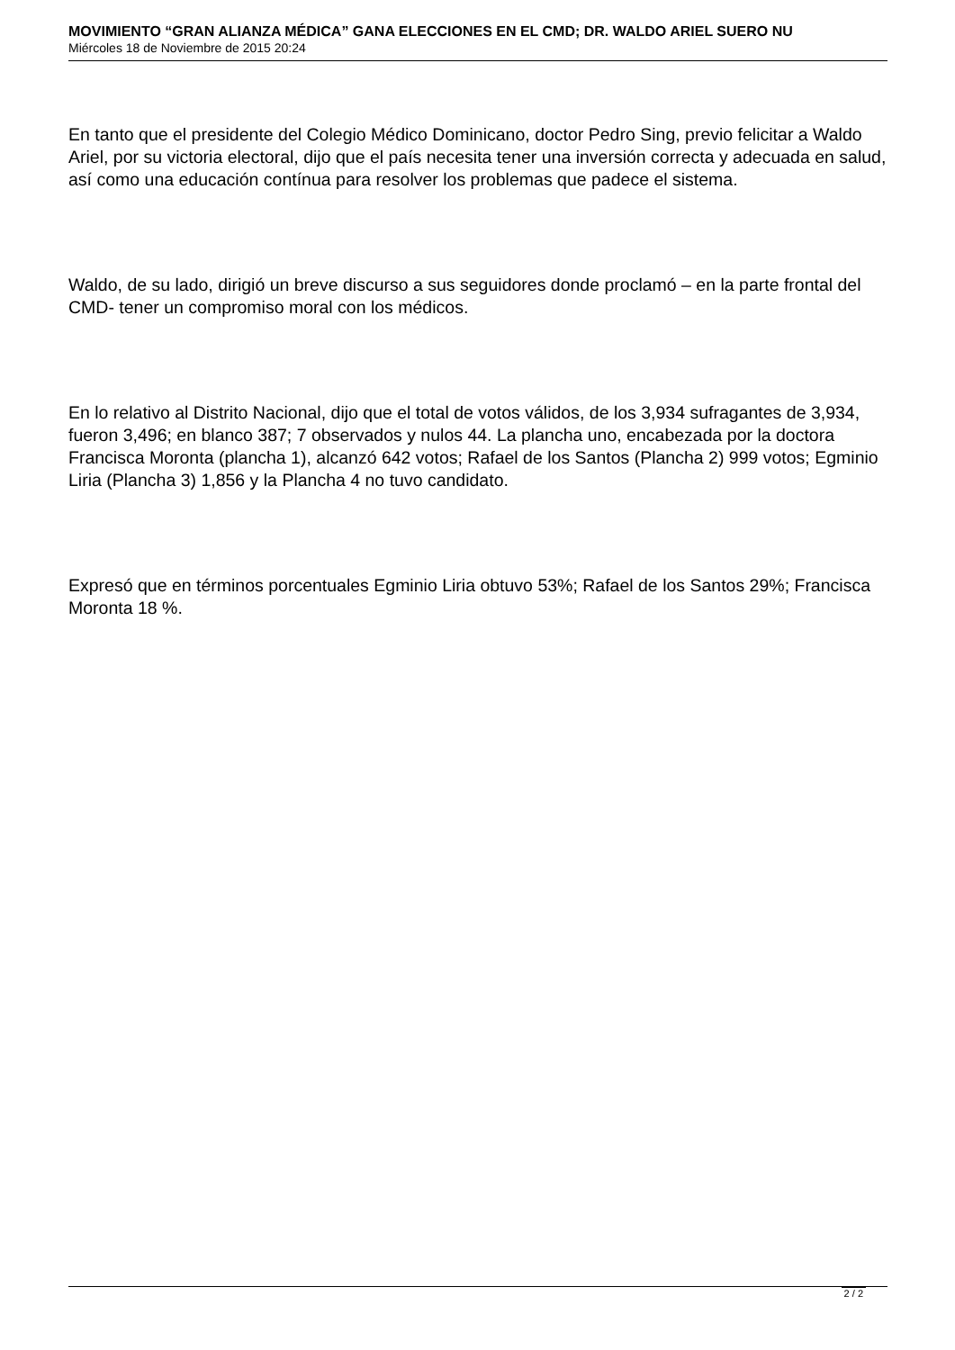MOVIMIENTO “GRAN ALIANZA MÉDICA” GANA ELECCIONES EN EL CMD; DR. WALDO ARIEL SUERO NU
Miércoles 18 de Noviembre de 2015 20:24
En tanto que el presidente del Colegio Médico Dominicano, doctor Pedro Sing, previo felicitar a Waldo Ariel, por su victoria electoral, dijo que el país necesita tener una inversión correcta y adecuada en salud, así como una educación contínua para resolver los problemas que padece el sistema.
Waldo, de su lado, dirigió un breve discurso a sus seguidores donde proclamó – en la parte frontal del CMD- tener un compromiso moral con los médicos.
En lo relativo al Distrito Nacional, dijo que el total de votos válidos, de los 3,934 sufragantes de 3,934, fueron 3,496; en blanco 387; 7 observados y nulos 44. La plancha uno, encabezada por la doctora Francisca Moronta (plancha 1), alcanzó 642 votos; Rafael de los Santos (Plancha 2) 999 votos; Egminio Liria (Plancha 3) 1,856 y la Plancha 4 no tuvo candidato.
Expresó que en términos porcentuales Egminio Liria obtuvo 53%; Rafael de los Santos 29%; Francisca Moronta 18 %.
2 / 2